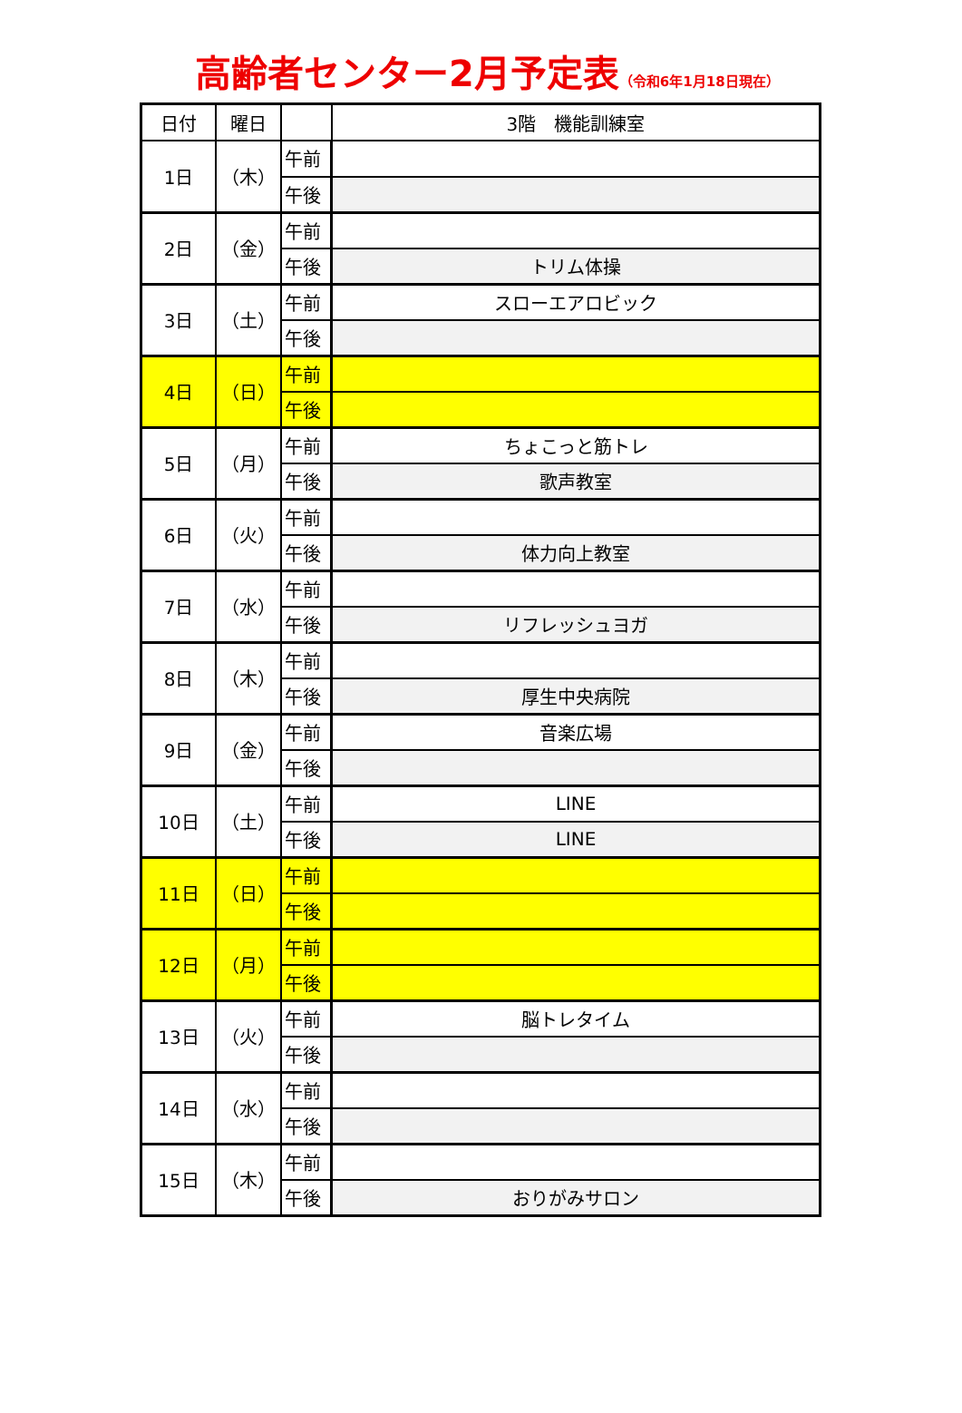高齢者センター2月予定表（令和6年1月18日現在）
| 日付 | 曜日 | | 3階 機能訓練室 |
| --- | --- | --- | --- |
| 1日 | （木） | 午前 | |
| | | 午後 | |
| 2日 | （金） | 午前 | |
| | | 午後 | トリム体操 |
| 3日 | （土） | 午前 | スローエアロビック |
| | | 午後 | |
| 4日 | （日） | 午前 | |
| | | 午後 | |
| 5日 | （月） | 午前 | ちょこっと筋トレ |
| | | 午後 | 歌声教室 |
| 6日 | （火） | 午前 | |
| | | 午後 | 体力向上教室 |
| 7日 | （水） | 午前 | |
| | | 午後 | リフレッシュヨガ |
| 8日 | （木） | 午前 | |
| | | 午後 | 厚生中央病院 |
| 9日 | （金） | 午前 | 音楽広場 |
| | | 午後 | |
| 10日 | （土） | 午前 | LINE |
| | | 午後 | LINE |
| 11日 | （日） | 午前 | |
| | | 午後 | |
| 12日 | （月） | 午前 | |
| | | 午後 | |
| 13日 | （火） | 午前 | 脳トレタイム |
| | | 午後 | |
| 14日 | （水） | 午前 | |
| | | 午後 | |
| 15日 | （木） | 午前 | |
| | | 午後 | おりがみサロン |